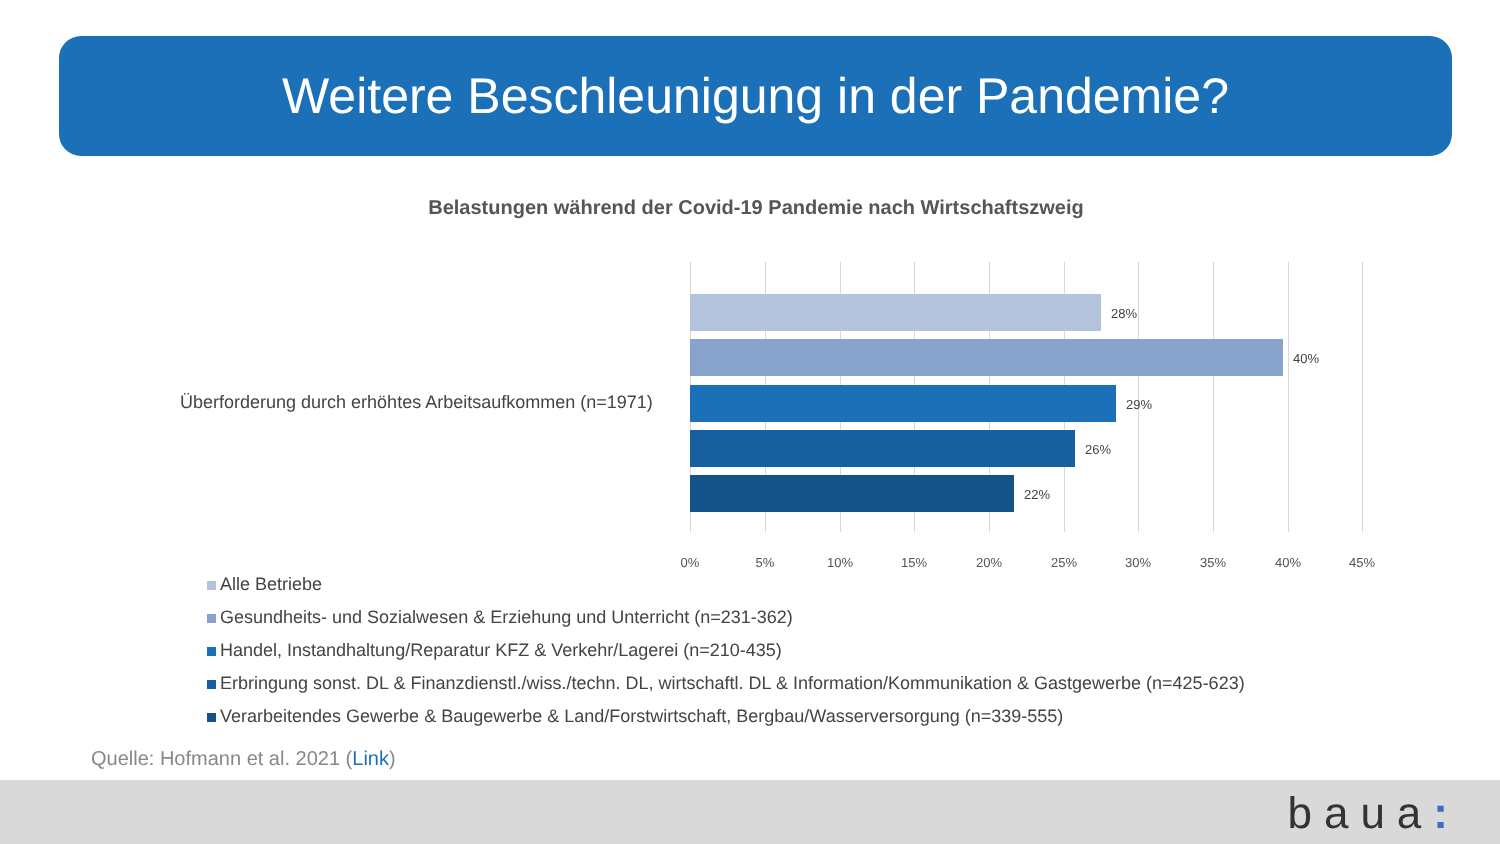Weitere Beschleunigung in der Pandemie?
Belastungen während der Covid-19 Pandemie nach Wirtschaftszweig
Überforderung durch erhöhtes Arbeitsaufkommen (n=1971)
28%
40%
29%
26%
22%
0% 5% 10% 15% 20% 25% 30% 35% 40% 45%
Alle Betriebe
Gesundheits- und Sozialwesen & Erziehung und Unterricht (n=231-362)
Handel, Instandhaltung/Reparatur KFZ & Verkehr/Lagerei (n=210-435)
Erbringung sonst. DL & Finanzdienstl./wiss./techn. DL, wirtschaftl. DL & Information/Kommunikation & Gastgewerbe (n=425-623)
Verarbeitendes Gewerbe & Baugewerbe & Land/Forstwirtschaft, Bergbau/Wasserversorgung (n=339-555)
Quelle: Hofmann et al. 2021 (Link)
baua: